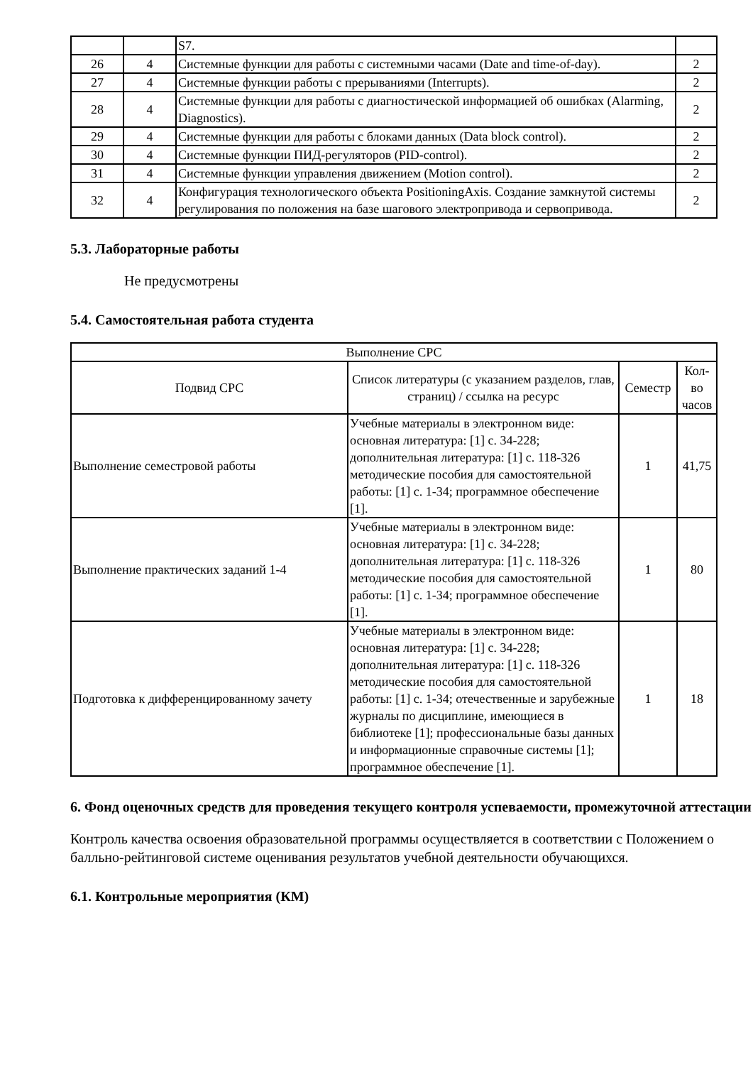| | | S7. | |
| 26 | 4 | Системные функции для работы с системными часами (Date and time-of-day). | 2 |
| 27 | 4 | Системные функции работы с прерываниями (Interrupts). | 2 |
| 28 | 4 | Системные функции для работы с диагностической информацией об ошибках (Alarming, Diagnostics). | 2 |
| 29 | 4 | Системные функции для работы с блоками данных (Data block control). | 2 |
| 30 | 4 | Системные функции ПИД-регуляторов (PID-control). | 2 |
| 31 | 4 | Системные функции управления движением (Motion control). | 2 |
| 32 | 4 | Конфигурация технологического объекта PositioningAxis. Создание замкнутой системы регулирования по положения на базе шагового электропривода и сервопривода. | 2 |
5.3. Лабораторные работы
Не предусмотрены
5.4. Самостоятельная работа студента
| Выполнение СРС | | | |
| --- | --- | --- | --- |
| Подвид СРС | Список литературы (с указанием разделов, глав, страниц) / ссылка на ресурс | Семестр | Кол-во часов |
| Выполнение семестровой работы | Учебные материалы в электронном виде: основная литература: [1] с. 34-228; дополнительная литература: [1] с. 118-326 методические пособия для самостоятельной работы: [1] с. 1-34; программное обеспечение [1]. | 1 | 41,75 |
| Выполнение практических заданий 1-4 | Учебные материалы в электронном виде: основная литература: [1] с. 34-228; дополнительная литература: [1] с. 118-326 методические пособия для самостоятельной работы: [1] с. 1-34; программное обеспечение [1]. | 1 | 80 |
| Подготовка к дифференцированному зачету | Учебные материалы в электронном виде: основная литература: [1] с. 34-228; дополнительная литература: [1] с. 118-326 методические пособия для самостоятельной работы: [1] с. 1-34; отечественные и зарубежные журналы по дисциплине, имеющиеся в библиотеке [1]; профессиональные базы данных и информационные справочные системы [1]; программное обеспечение [1]. | 1 | 18 |
6. Фонд оценочных средств для проведения текущего контроля успеваемости, промежуточной аттестации
Контроль качества освоения образовательной программы осуществляется в соответствии с Положением о балльно-рейтинговой системе оценивания результатов учебной деятельности обучающихся.
6.1. Контрольные мероприятия (КМ)